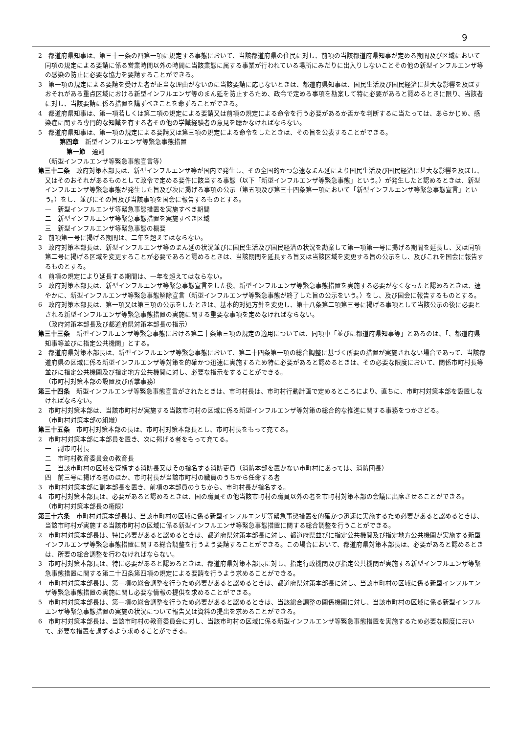9
2　都道府県知事は、第三十一条の四第一項に規定する事態において、当該都道府県の住民に対し、前項の当該都道府県知事が定める期間及び区域において同項の規定による要請に係る営業時間以外の時間に当該業態に属する事業が行われている場所にみだりに出入りしないことその他の新型インフルエンザ等の感染の防止に必要な協力を要請することができる。
3　第一項の規定による要請を受けた者が正当な理由がないのに当該要請に応じないときは、都道府県知事は、国民生活及び国民経済に甚大な影響を及ぼすおそれがある重点区域における新型インフルエンザ等のまん延を防止するため、政令で定める事項を勘案して特に必要があると認めるときに限り、当該者に対し、当該要請に係る措置を講ずべきことを命ずることができる。
4　都道府県知事は、第一項若しくは第二項の規定による要請又は前項の規定による命令を行う必要があるか否かを判断するに当たっては、あらかじめ、感染症に関する専門的な知識を有する者その他の学識経験者の意見を聴かなければならない。
5　都道府県知事は、第一項の規定による要請又は第三項の規定による命令をしたときは、その旨を公表することができる。
第四章　新型インフルエンザ等緊急事態措置
第一節　通則
（新型インフルエンザ等緊急事態宣言等）
第三十二条　政府対策本部長は、新型インフルエンザ等が国内で発生し、その全国的かつ急速なまん延により国民生活及び国民経済に甚大な影響を及ぼし、又はそのおそれがあるものとして政令で定める要件に該当する事態（以下「新型インフルエンザ等緊急事態」という。）が発生したと認めるときは、新型インフルエンザ等緊急事態が発生した旨及び次に掲げる事項の公示（第五項及び第三十四条第一項において「新型インフルエンザ等緊急事態宣言」という。）をし、並びにその旨及び当該事項を国会に報告するものとする。
一　新型インフルエンザ等緊急事態措置を実施すべき期間
二　新型インフルエンザ等緊急事態措置を実施すべき区域
三　新型インフルエンザ等緊急事態の概要
2　前項第一号に掲げる期間は、二年を超えてはならない。
3　政府対策本部長は、新型インフルエンザ等のまん延の状況並びに国民生活及び国民経済の状況を勘案して第一項第一号に掲げる期間を延長し、又は同項第二号に掲げる区域を変更することが必要であると認めるときは、当該期間を延長する旨又は当該区域を変更する旨の公示をし、及びこれを国会に報告するものとする。
4　前項の規定により延長する期間は、一年を超えてはならない。
5　政府対策本部長は、新型インフルエンザ等緊急事態宣言をした後、新型インフルエンザ等緊急事態措置を実施する必要がなくなったと認めるときは、速やかに、新型インフルエンザ等緊急事態解除宣言（新型インフルエンザ等緊急事態が終了した旨の公示をいう。）をし、及び国会に報告するものとする。
6　政府対策本部長は、第一項又は第三項の公示をしたときは、基本的対処方針を変更し、第十八条第二項第三号に掲げる事項として当該公示の後に必要とされる新型インフルエンザ等緊急事態措置の実施に関する重要な事項を定めなければならない。
（政府対策本部長及び都道府県対策本部長の指示）
第三十三条　新型インフルエンザ等緊急事態における第二十条第三項の規定の適用については、同項中「並びに都道府県知事等」とあるのは、「、都道府県知事等並びに指定公共機関」とする。
2　都道府県対策本部長は、新型インフルエンザ等緊急事態において、第二十四条第一項の総合調整に基づく所要の措置が実施されない場合であって、当該都道府県の区域に係る新型インフルエンザ等対策を的確かつ迅速に実施するため特に必要があると認めるときは、その必要な限度において、関係市町村長等並びに指定公共機関及び指定地方公共機関に対し、必要な指示をすることができる。
（市町村対策本部の設置及び所掌事務）
第三十四条　新型インフルエンザ等緊急事態宣言がされたときは、市町村長は、市町村行動計画で定めるところにより、直ちに、市町村対策本部を設置しなければならない。
2　市町村対策本部は、当該市町村が実施する当該市町村の区域に係る新型インフルエンザ等対策の総合的な推進に関する事務をつかさどる。
（市町村対策本部の組織）
第三十五条　市町村対策本部の長は、市町村対策本部長とし、市町村長をもって充てる。
2　市町村対策本部に本部員を置き、次に掲げる者をもって充てる。
一　副市町村長
二　市町村教育委員会の教育長
三　当該市町村の区域を管轄する消防長又はその指名する消防吏員（消防本部を置かない市町村にあっては、消防団長）
四　前三号に掲げる者のほか、市町村長が当該市町村の職員のうちから任命する者
3　市町村対策本部に副本部長を置き、前項の本部員のうちから、市町村長が指名する。
4　市町村対策本部長は、必要があると認めるときは、国の職員その他当該市町村の職員以外の者を市町村対策本部の会議に出席させることができる。
（市町村対策本部長の権限）
第三十六条　市町村対策本部長は、当該市町村の区域に係る新型インフルエンザ等緊急事態措置を的確かつ迅速に実施するため必要があると認めるときは、当該市町村が実施する当該市町村の区域に係る新型インフルエンザ等緊急事態措置に関する総合調整を行うことができる。
2　市町村対策本部長は、特に必要があると認めるときは、都道府県対策本部長に対し、都道府県並びに指定公共機関及び指定地方公共機関が実施する新型インフルエンザ等緊急事態措置に関する総合調整を行うよう要請することができる。この場合において、都道府県対策本部長は、必要があると認めるときは、所要の総合調整を行わなければならない。
3　市町村対策本部長は、特に必要があると認めるときは、都道府県対策本部長に対し、指定行政機関及び指定公共機関が実施する新型インフルエンザ等緊急事態措置に関する第二十四条第四項の規定による要請を行うよう求めることができる。
4　市町村対策本部長は、第一項の総合調整を行うため必要があると認めるときは、都道府県対策本部長に対し、当該市町村の区域に係る新型インフルエンザ等緊急事態措置の実施に関し必要な情報の提供を求めることができる。
5　市町村対策本部長は、第一項の総合調整を行うため必要があると認めるときは、当該総合調整の関係機関に対し、当該市町村の区域に係る新型インフルエンザ等緊急事態措置の実施の状況について報告又は資料の提出を求めることができる。
6　市町村対策本部長は、当該市町村の教育委員会に対し、当該市町村の区域に係る新型インフルエンザ等緊急事態措置を実施するため必要な限度において、必要な措置を講ずるよう求めることができる。